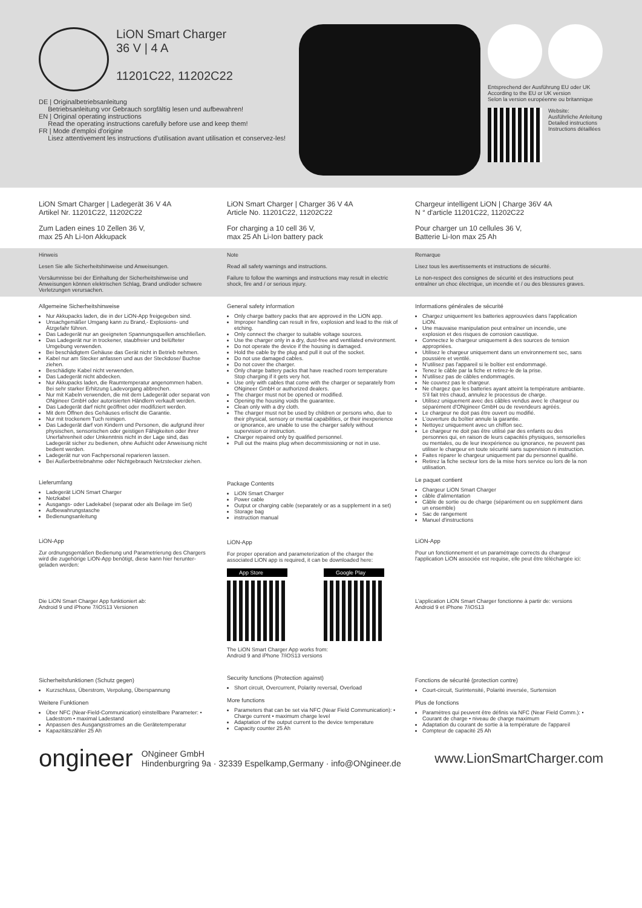LiON Smart Charger
36 V | 4 A
11201C22, 11202C22
DE | Originalbetriebsanleitung
Betriebsanleitung vor Gebrauch sorgfältig lesen und aufbewahren!
EN | Original operating instructions
Read the operating instructions carefully before use and keep them!
FR | Mode d'emploi d'origine
Lisez attentivement les instructions d'utilisation avant utilisation et conservez-les!
Entsprechend der Ausführung EU oder UK
According to the EU or UK version
Selon la version européenne ou britannique
Website:
Ausführliche Anleitung
Detailed instructions
Instructions détaillées
LiON Smart Charger | Ladegerät 36 V 4A
Artikel Nr. 11201C22, 11202C22
Zum Laden eines 10 Zellen 36 V,
max 25 Ah Li-Ion Akkupack
LiON Smart Charger | Charger 36 V 4A
Article No. 11201C22, 11202C22
For charging a 10 cell 36 V,
max 25 Ah Li-Ion battery pack
Chargeur intelligent LiON | Charge 36V 4A
N ° d'article 11201C22, 11202C22
Pour charger un 10 cellules 36 V,
Batterie Li-Ion max 25 Ah
Hinweis
Lesen Sie alle Sicherheitshinweise und Anweisungen.
Versäumnisse bei der Einhaltung der Sicherheitshinweise und Anweisungen können elektrischen Schlag, Brand und/oder schwere Verletzungen verursachen.
Note
Read all safety warnings and instructions.
Failure to follow the warnings and instructions may result in electric shock, fire and / or serious injury.
Remarque
Lisez tous les avertissements et instructions de sécurité.
Le non-respect des consignes de sécurité et des instructions peut entraîner un choc électrique, un incendie et / ou des blessures graves.
Allgemeine Sicherheitshinweise
Nur Akkupacks laden, die in der LiON-App freigegeben sind.
Unsachgemäßer Umgang kann zu Brand,- Explosions- und Ätzgefahr führen.
Das Ladegerät nur an geeigneten Spannungsquellen anschließen.
Das Ladegerät nur in trockener, staubfreier und belüfteter Umgebung verwenden.
Bei beschädigtem Gehäuse das Gerät nicht in Betrieb nehmen.
Kabel nur am Stecker anfassen und aus der Steckdose/ Buchse ziehen.
Beschädigte Kabel nicht verwenden.
Das Ladegerät nicht abdecken.
Nur Akkupacks laden, die Raumtemperatur angenommen haben. Bei sehr starker Erhitzung Ladevorgang abbrechen.
Nur mit Kabeln verwenden, die mit dem Ladegerät oder separat von ONgineer GmbH oder autorisierten Händlern verkauft werden.
Das Ladegerät darf nicht geöffnet oder modifiziert werden.
Mit dem Öffnen des Gehäuses erlischt die Garantie.
Nur mit trockenem Tuch reinigen.
Das Ladegerät darf von Kindern und Personen, die aufgrund ihrer physischen, sensorischen oder geistigen Fähigkeiten oder ihrer Unerfahrenheit oder Unkenntnis nicht in der Lage sind, das Ladegerät sicher zu bedienen, ohne Aufsicht oder Anweisung nicht bedient werden.
Ladegerät nur von Fachpersonal reparieren lassen.
Bei Außerbetriebnahme oder Nichtgebrauch Netzstecker ziehen.
Lieferumfang
Ladegerät LiON Smart Charger
Netzkabel
Ausgangs- oder Ladekabel (separat oder als Beilage im Set)
Aufbewahrungstasche
Bedienungsanleitung
LiON-App
Zur ordnungsgemäßen Bedienung und Parametrierung des Chargers wird die zugehörige LiON-App benötigt, diese kann hier herunter-geladen werden:
Die LiON Smart Charger App funktioniert ab:
Android 9 und iPhone 7/iOS13 Versionen
Sicherheitsfunktionen (Schutz gegen)
Kurzschluss, Überstrom, Verpolung, Überspannung
Weitere Funktionen
Über NFC (Near-Field-Communication) einstellbare Parameter: • Ladestrom • maximal Ladestand
Anpassen des Ausgangsstromes an die Gerätetemperatur
Kapazitätszähler 25 Ah
General safety information
Only charge battery packs that are approved in the LiON app.
Improper handling can result in fire, explosion and lead to the risk of etching.
Only connect the charger to suitable voltage sources.
Use the charger only in a dry, dust-free and ventilated environment.
Do not operate the device if the housing is damaged.
Hold the cable by the plug and pull it out of the socket.
Do not use damaged cables.
Do not cover the charger.
Only charge battery packs that have reached room temperature Stop charging if it gets very hot.
Use only with cables that come with the charger or separately from ONgineer GmbH or authorized dealers.
The charger must not be opened or modified.
Opening the housing voids the guarantee.
Clean only with a dry cloth.
The charger must not be used by children or persons who, due to their physical, sensory or mental capabilities, or their inexperience or ignorance, are unable to use the charger safely without supervision or instruction.
Charger repaired only by qualified personnel.
Pull out the mains plug when decommissioning or not in use.
Package Contents
LiON Smart Charger
Power cable
Output or charging cable (separately or as a supplement in a set)
Storage bag
instruction manual
LiON-App
For proper operation and parameterization of the charger the associated LiON app is required, it can be downloaded here:
App Store Google Play
The LiON Smart Charger App works from:
Android 9 and iPhone 7/iOS13 versions
Security functions (Protection against)
Short circuit, Overcurrent, Polarity reversal, Overload
More functions
Parameters that can be set via NFC (Near Field Communication): • Charge current • maximum charge level
Adaptation of the output current to the device temperature
Capacity counter 25 Ah
Informations générales de sécurité
Chargez uniquement les batteries approuvées dans l'application LiON.
Une mauvaise manipulation peut entraîner un incendie, une explosion et des risques de corrosion caustique.
Connectez le chargeur uniquement à des sources de tension appropriées.
Utilisez le chargeur uniquement dans un environnement sec, sans poussière et ventilé.
N'utilisez pas l'appareil si le boîtier est endommagé.
Tenez le câble par la fiche et retirez-le de la prise.
N'utilisez pas de câbles endommagés.
Ne couvrez pas le chargeur.
Ne chargez que les batteries ayant atteint la température ambiante. S'il fait très chaud, annulez le processus de charge.
Utilisez uniquement avec des câbles vendus avec le chargeur ou séparément d'ONgineer GmbH ou de revendeurs agréés.
Le chargeur ne doit pas être ouvert ou modifié.
L'ouverture du boîtier annule la garantie.
Nettoyez uniquement avec un chiffon sec.
Le chargeur ne doit pas être utilisé par des enfants ou des personnes qui, en raison de leurs capacités physiques, sensorielles ou mentales, ou de leur inexpérience ou ignorance, ne peuvent pas utiliser le chargeur en toute sécurité sans supervision ni instruction.
Faites réparer le chargeur uniquement par du personnel qualifié.
Retirez la fiche secteur lors de la mise hors service ou lors de la non utilisation.
Le paquet contient
Chargeur LiON Smart Charger
câble d'alimentation
Câble de sortie ou de charge (séparément ou en supplément dans un ensemble)
Sac de rangement
Manuel d'instructions
LiON-App
Pour un fonctionnement et un paramétrage corrects du chargeur l'application LiON associée est requise, elle peut être téléchargée ici:
L'application LiON Smart Charger fonctionne à partir de: versions Android 9 et iPhone 7/iOS13
Fonctions de sécurité (protection contre)
Court-circuit, Surintensité, Polarité inversée, Surtension
Plus de fonctions
Paramètres qui peuvent être définis via NFC (Near Field Comm.): • Courant de charge • niveau de charge maximum
Adaptation du courant de sortie à la température de l'appareil
Compteur de capacité 25 Ah
ongineer
ONgineer GmbH
Hindenburgring 9a · 32339 Espelkamp,Germany · info@ONgineer.de
www.LionSmartCharger.com